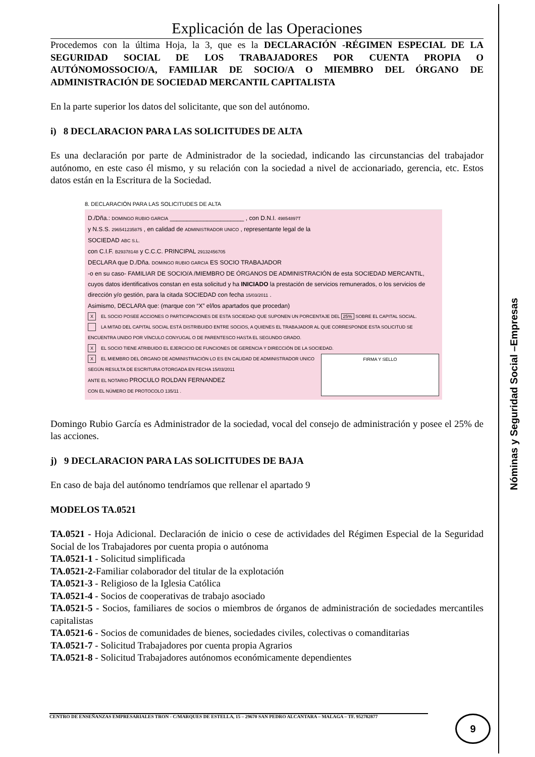Explicación de las Operaciones
Procedemos con la última Hoja, la 3, que es la DECLARACIÓN -RÉGIMEN ESPECIAL DE LA SEGURIDAD SOCIAL DE LOS TRABAJADORES POR CUENTA PROPIA O AUTÓNOMOSSOCIO/A, FAMILIAR DE SOCIO/A O MIEMBRO DEL ÓRGANO DE ADMINISTRACIÓN DE SOCIEDAD MERCANTIL CAPITALISTA
En la parte superior los datos del solicitante, que son del autónomo.
i) 8 DECLARACION PARA LAS SOLICITUDES DE ALTA
Es una declaración por parte de Administrador de la sociedad, indicando las circunstancias del trabajador autónomo, en este caso él mismo, y su relación con la sociedad a nivel de accionariado, gerencia, etc. Estos datos están en la Escritura de la Sociedad.
8. DECLARACIÓN PARA LAS SOLICITUDES DE ALTA
D./Dña.: DOMINGO RUBIO GARCIA ______________________ , con D.N.I. 49854897T
y N.S.S. 296541235875 , en calidad de ADMINISTRADOR UNICO , representante legal de la
SOCIEDAD ABC S.L.
con C.I.F. B29378148 y C.C.C. PRINCIPAL 29132456705
DECLARA que D./Dña. DOMINGO RUBIO GARCIA ES SOCIO TRABAJADOR
-o en su caso- FAMILIAR DE SOCIO/A /MIEMBRO DE ÓRGANOS DE ADMINISTRACIÓN de esta SOCIEDAD MERCANTIL, cuyos datos identificativos constan en esta solicitud y ha INICIADO la prestación de servicios remunerados, o los servicios de dirección y/o gestión, para la citada SOCIEDAD con fecha 15/03/2011 .
Asimismo, DECLARA que: (marque con “X” el/los apartados que procedan)
X EL SOCIO POSEE ACCIONES O PARTICIPACIONES DE ESTA SOCIEDAD QUE SUPONEN UN PORCENTAJE DEL 25% SOBRE EL CAPITAL SOCIAL.
LA MITAD DEL CAPITAL SOCIAL ESTÁ DISTRIBUIDO ENTRE SOCIOS, A QUIENES EL TRABAJADOR AL QUE CORRESPONDE ESTA SOLICITUD SE ENCUENTRA UNIDO POR VÍNCULO CONYUGAL O DE PARENTESCO HASTA EL SEGUNDO GRADO.
X EL SOCIO TIENE ATRIBUIDO EL EJERCICIO DE FUNCIONES DE GERENCIA Y DIRECCIÓN DE LA SOCIEDAD.
X EL MIEMBRO DEL ÓRGANO DE ADMINISTRACIÓN LO ES EN CALIDAD DE ADMINISTRADOR UNICO
SEGÚN RESULTA DE ESCRITURA OTORGADA EN FECHA 15/03/2011
ANTE EL NOTARIO PROCULO ROLDAN FERNANDEZ
CON EL NÚMERO DE PROTOCOLO 135/11 .
FIRMA Y SELLO
Domingo Rubio García es Administrador de la sociedad, vocal del consejo de administración y posee el 25% de las acciones.
j) 9 DECLARACION PARA LAS SOLICITUDES DE BAJA
En caso de baja del autónomo tendríamos que rellenar el apartado 9
MODELOS TA.0521
TA.0521 - Hoja Adicional. Declaración de inicio o cese de actividades del Régimen Especial de la Seguridad Social de los Trabajadores por cuenta propia o autónoma
TA.0521-1 - Solicitud simplificada
TA.0521-2-Familiar colaborador del titular de la explotación
TA.0521-3 - Religioso de la Iglesia Católica
TA.0521-4 - Socios de cooperativas de trabajo asociado
TA.0521-5 - Socios, familiares de socios o miembros de órganos de administración de sociedades mercantiles capitalistas
TA.0521-6 - Socios de comunidades de bienes, sociedades civiles, colectivas o comanditarias
TA.0521-7 - Solicitud Trabajadores por cuenta propia Agrarios
TA.0521-8 - Solicitud Trabajadores autónomos económicamente dependientes
Nóminas y Seguridad Social –Empresas
CENTRO DE ENSEÑANZAS EMPRESARIALES TRON - C/MARQUES DE ESTELLA, 15 – 29670 SAN PEDRO ALCANTARA – MALAGA – TF. 952782877 9